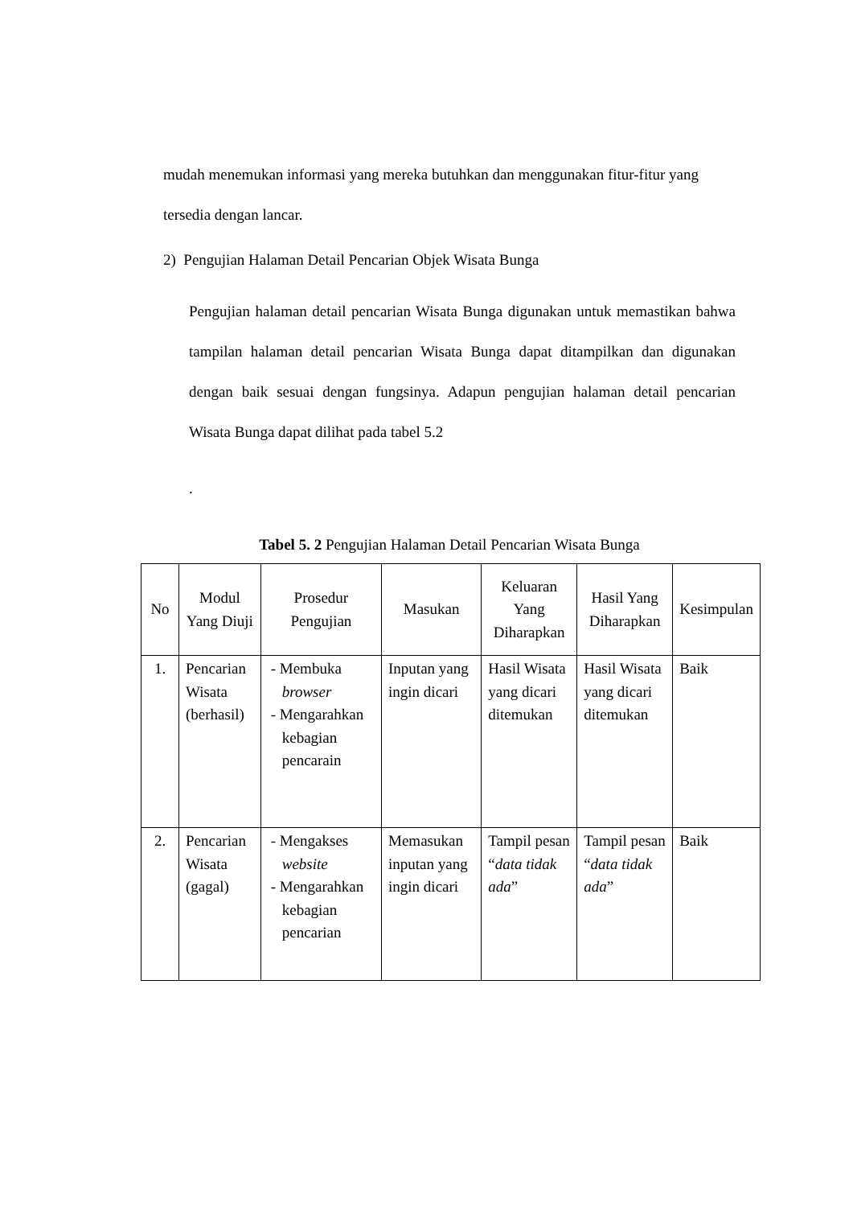mudah menemukan informasi yang mereka butuhkan dan menggunakan fitur-fitur yang tersedia dengan lancar.
2) Pengujian Halaman Detail Pencarian Objek Wisata Bunga
Pengujian halaman detail pencarian Wisata Bunga digunakan untuk memastikan bahwa tampilan halaman detail pencarian Wisata Bunga dapat ditampilkan dan digunakan dengan baik sesuai dengan fungsinya. Adapun pengujian halaman detail pencarian Wisata Bunga dapat dilihat pada tabel 5.2
.
Tabel 5. 2 Pengujian Halaman Detail Pencarian Wisata Bunga
| No | Modul Yang Diuji | Prosedur Pengujian | Masukan | Keluaran Yang Diharapkan | Hasil Yang Diharapkan | Kesimpulan |
| --- | --- | --- | --- | --- | --- | --- |
| 1. | Pencarian Wisata (berhasil) | - Membuka browser - Mengarahkan kebagian pencarain | Inputan yang ingin dicari | Hasil Wisata yang dicari ditemukan | Hasil Wisata yang dicari ditemukan | Baik |
| 2. | Pencarian Wisata (gagal) | - Mengakses website - Mengarahkan kebagian pencarian | Memasukan inputan yang ingin dicari | Tampil pesan “ data tidak ada ” | Tampil pesan “ data tidak ada ” | Baik |